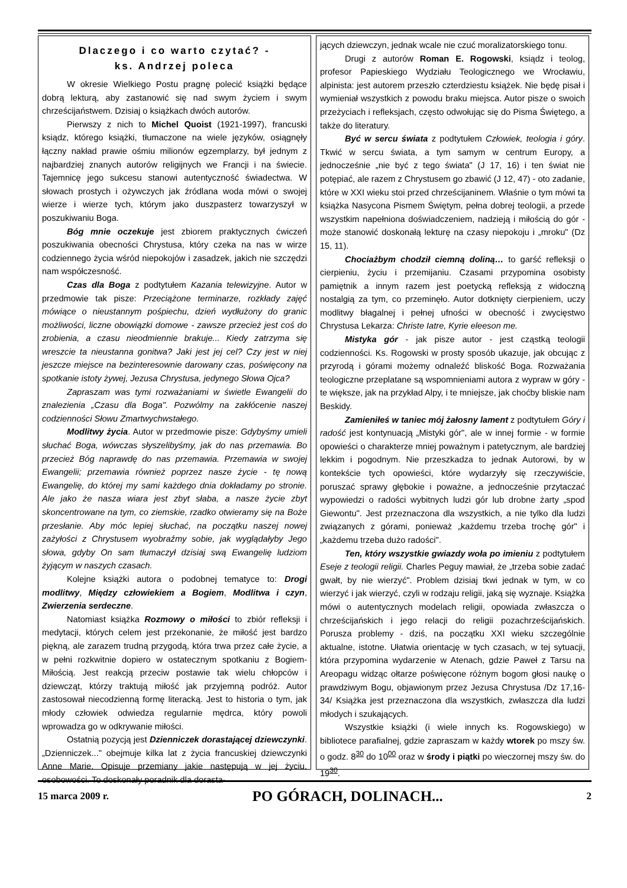Dlaczego i co warto czytać? -
ks. Andrzej poleca
W okresie Wielkiego Postu pragnę polecić książki będące dobrą lekturą, aby zastanowić się nad swym życiem i swym chrześcijaństwem. Dzisiaj o książkach dwóch autorów.
Pierwszy z nich to Michel Quoist (1921-1997), francuski ksiądz, którego książki, tłumaczone na wiele języków, osiągnęły łączny nakład prawie ośmiu milionów egzemplarzy, był jednym z najbardziej znanych autorów religijnych we Francji i na świecie. Tajemnicę jego sukcesu stanowi autentyczność świadectwa. W słowach prostych i ożywczych jak źródlana woda mówi o swojej wierze i wierze tych, którym jako duszpasterz towarzyszył w poszukiwaniu Boga.
Bóg mnie oczekuje jest zbiorem praktycznych ćwiczeń poszukiwania obecności Chrystusa, który czeka na nas w wirze codziennego życia wśród niepokojów i zasadzek, jakich nie szczędzi nam współczesność.
Czas dla Boga z podtytułem Kazania telewizyjne. Autor w przedmowie tak pisze: Przeciążone terminarze, rozkłady zajęć mówiące o nieustannym pośpiechu, dzień wydłużony do granic możliwości, liczne obowiązki domowe - zawsze przecież jest coś do zrobienia, a czasu nieodmiennie brakuje... Kiedy zatrzyma się wreszcie ta nieustanna gonitwa? Jaki jest jej cel? Czy jest w niej jeszcze miejsce na bezinteresownie darowany czas, poświęcony na spotkanie istoty żywej, Jezusa Chrystusa, jedynego Słowa Ojca?
Zapraszam was tymi rozważaniami w świetle Ewangelii do znalezienia „Czasu dla Boga". Pozwólmy na zakłócenie naszej codzienności Słowu Zmartwychwstałego.
Modlitwy życia. Autor w przedmowie pisze: Gdybyśmy umieli słuchać Boga, wówczas słyszelibyśmy, jak do nas przemawia. Bo przecież Bóg naprawdę do nas przemawia. Przemawia w swojej Ewangelii; przemawia również poprzez nasze życie - tę nową Ewangelię, do której my sami każdego dnia dokładamy po stronie. Ale jako że nasza wiara jest zbyt słaba, a nasze życie zbyt skoncentrowane na tym, co ziemskie, rzadko otwieramy się na Boże przesłanie. Aby móc lepiej słuchać, na początku naszej nowej zażyłości z Chrystusem wyobraźmy sobie, jak wyglądałyby Jego słowa, gdyby On sam tłumaczył dzisiaj swą Ewangelię ludziom żyjącym w naszych czasach.
Kolejne książki autora o podobnej tematyce to: Drogi modlitwy, Między człowiekiem a Bogiem, Modlitwa i czyn, Zwierzenia serdeczne.
Natomiast książka Rozmowy o miłości to zbiór refleksji i medytacji, których celem jest przekonanie, że miłość jest bardzo piękną, ale zarazem trudną przygodą, która trwa przez całe życie, a w pełni rozkwitnie dopiero w ostatecznym spotkaniu z Bogiem-Miłością. Jest reakcją przeciw postawie tak wielu chłopców i dziewcząt, którzy traktują miłość jak przyjemną podróż. Autor zastosował niecodzienną formę literacką. Jest to historia o tym, jak młody człowiek odwiedza regularnie mędrca, który powoli wprowadza go w odkrywanie miłości.
Ostatnią pozycją jest Dzienniczek dorastającej dziewczynki. „Dzienniczek..." obejmuje kilka lat z życia francuskiej dziewczynki Anne Marie. Opisuje przemiany jakie następują w jej życiu, osobowości. To doskonały poradnik dla dorasta-
jących dziewczyn, jednak wcale nie czuć moralizatorskiego tonu.
Drugi z autorów Roman E. Rogowski, ksiądz i teolog, profesor Papieskiego Wydziału Teologicznego we Wrocławiu, alpinista: jest autorem przeszło czterdziestu książek. Nie będę pisał i wymieniał wszystkich z powodu braku miejsca. Autor pisze o swoich przeżyciach i refleksjach, często odwołując się do Pisma Świętego, a także do literatury.
Być w sercu świata z podtytułem Człowiek, teologia i góry. Tkwić w sercu świata, a tym samym w centrum Europy, a jednocześnie „nie być z tego świata" (J 17, 16) i ten świat nie potępiać, ale razem z Chrystusem go zbawić (J 12, 47) - oto zadanie, które w XXI wieku stoi przed chrześcijaninem. Właśnie o tym mówi ta książka Nasycona Pismem Świętym, pełna dobrej teologii, a przede wszystkim napełniona doświadczeniem, nadzieją i miłością do gór - może stanowić doskonałą lekturę na czasy niepokoju i „mroku" (Dz 15, 11).
Chociażbym chodził ciemną doliną… to garść refleksji o cierpieniu, życiu i przemijaniu. Czasami przypomina osobisty pamiętnik a innym razem jest poetycką refleksją z widoczną nostalgią za tym, co przeminęło. Autor dotknięty cierpieniem, uczy modlitwy błagalnej i pełnej ufności w obecność i zwycięstwo Chrystusa Lekarza: Christe Iatre, Kyrie eleeson me.
Mistyka gór - jak pisze autor - jest cząstką teologii codzienności. Ks. Rogowski w prosty sposób ukazuje, jak obcując z przyrodą i górami możemy odnaleźć bliskość Boga. Rozważania teologiczne przeplatane są wspomnieniami autora z wypraw w góry - te większe, jak na przykład Alpy, i te mniejsze, jak choćby bliskie nam Beskidy.
Zamieniłeś w taniec mój żałosny lament z podtytułem Góry i radość jest kontynuacją „Mistyki gór", ale w innej formie - w formie opowieści o charakterze mniej poważnym i patetycznym, ale bardziej lekkim i pogodnym. Nie przeszkadza to jednak Autorowi, by w kontekście tych opowieści, które wydarzyły się rzeczywiście, poruszać sprawy głębokie i poważne, a jednocześnie przytaczać wypowiedzi o radości wybitnych ludzi gór lub drobne żarty „spod Giewontu". Jest przeznaczona dla wszystkich, a nie tylko dla ludzi związanych z górami, ponieważ „każdemu trzeba trochę gór" i „każdemu trzeba dużo radości".
Ten, który wszystkie gwiazdy woła po imieniu z podtytułem Eseje z teologii religii. Charles Peguy mawiał, że „trzeba sobie zadać gwałt, by nie wierzyć". Problem dzisiaj tkwi jednak w tym, w co wierzyć i jak wierzyć, czyli w rodzaju religii, jaką się wyznaje. Książka mówi o autentycznych modelach religii, opowiada zwłaszcza o chrześcijańskich i jego relacji do religii pozachrześcijańskich. Porusza problemy - dziś, na początku XXI wieku szczególnie aktualne, istotne. Ułatwia orientację w tych czasach, w tej sytuacji, która przypomina wydarzenie w Atenach, gdzie Paweł z Tarsu na Areopagu widząc ołtarze poświęcone różnym bogom głosi naukę o prawdziwym Bogu, objawionym przez Jezusa Chrystusa /Dz 17,16-34/ Książka jest przeznaczona dla wszystkich, zwłaszcza dla ludzi młodych i szukających.
Wszystkie książki (i wiele innych ks. Rogowskiego) w bibliotece parafialnej, gdzie zapraszam w każdy wtorek po mszy św. o godz. 8<sup>30</sup> do 10<sup>00</sup> oraz w środy i piątki po wieczornej mszy św. do 19<sup>30</sup>.
15 marca 2009 r. PO GÓRACH, DOLINACH... 2